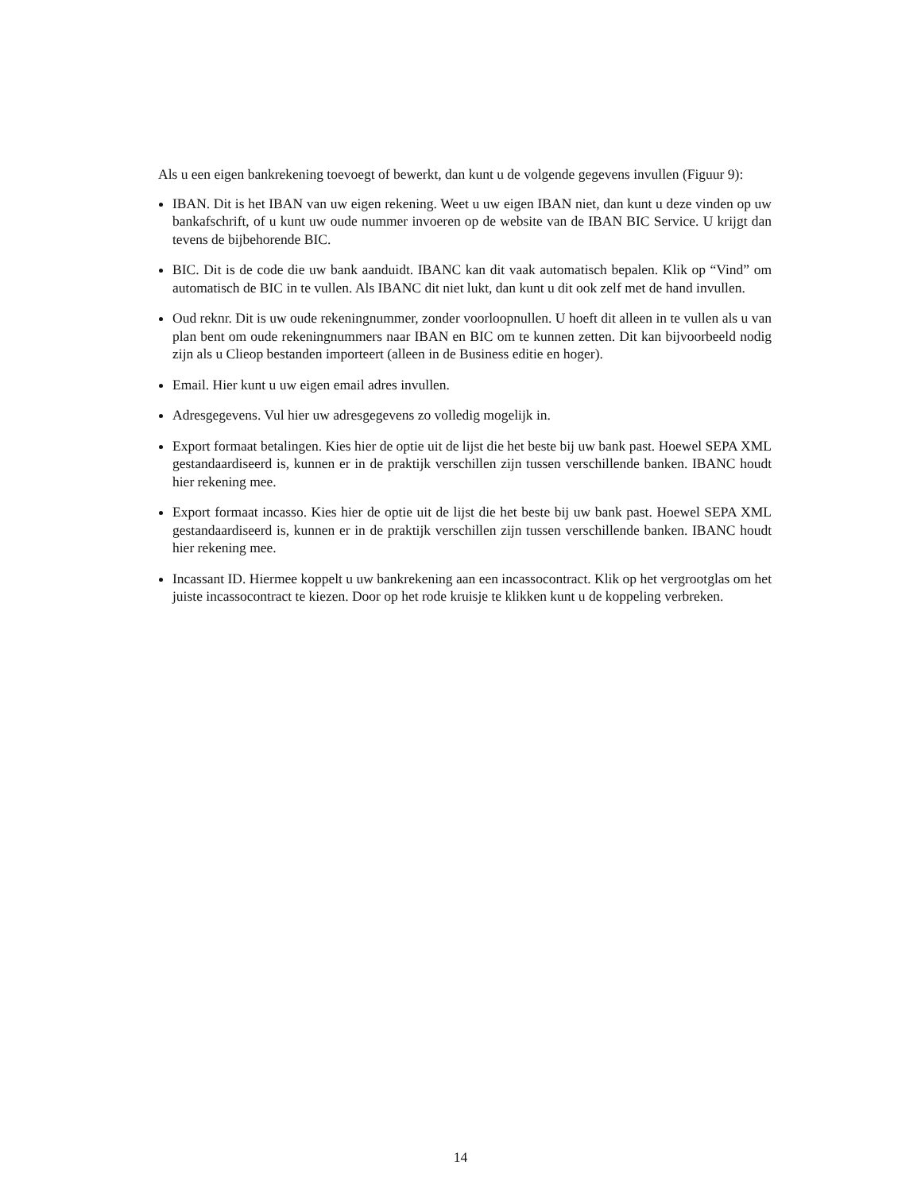Als u een eigen bankrekening toevoegt of bewerkt, dan kunt u de volgende gegevens invullen (Figuur 9):
IBAN. Dit is het IBAN van uw eigen rekening. Weet u uw eigen IBAN niet, dan kunt u deze vinden op uw bankafschrift, of u kunt uw oude nummer invoeren op de website van de IBAN BIC Service. U krijgt dan tevens de bijbehorende BIC.
BIC. Dit is de code die uw bank aanduidt. IBANC kan dit vaak automatisch bepalen. Klik op “Vind” om automatisch de BIC in te vullen. Als IBANC dit niet lukt, dan kunt u dit ook zelf met de hand invullen.
Oud reknr. Dit is uw oude rekeningnummer, zonder voorloopnullen. U hoeft dit alleen in te vullen als u van plan bent om oude rekeningnummers naar IBAN en BIC om te kunnen zetten. Dit kan bijvoorbeeld nodig zijn als u Clieop bestanden importeert (alleen in de Business editie en hoger).
Email. Hier kunt u uw eigen email adres invullen.
Adresgegevens. Vul hier uw adresgegevens zo volledig mogelijk in.
Export formaat betalingen. Kies hier de optie uit de lijst die het beste bij uw bank past. Hoewel SEPA XML gestandaardiseerd is, kunnen er in de praktijk verschillen zijn tussen verschillende banken. IBANC houdt hier rekening mee.
Export formaat incasso. Kies hier de optie uit de lijst die het beste bij uw bank past. Hoewel SEPA XML gestandaardiseerd is, kunnen er in de praktijk verschillen zijn tussen verschillende banken. IBANC houdt hier rekening mee.
Incassant ID. Hiermee koppelt u uw bankrekening aan een incassocontract. Klik op het vergrootglas om het juiste incassocontract te kiezen. Door op het rode kruisje te klikken kunt u de koppeling verbreken.
14